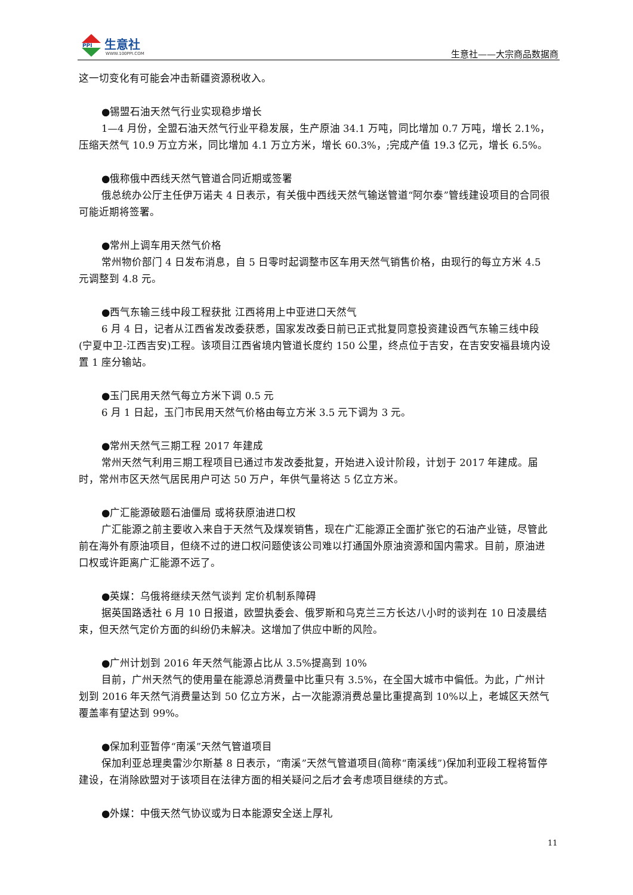PPI
生意社
WWW.100PPI.COM 生意社——大宗商品数据商
这一切变化有可能会冲击新疆资源税收入。
●锡盟石油天然气行业实现稳步增长
1—4 月份，全盟石油天然气行业平稳发展，生产原油 34.1 万吨，同比增加 0.7 万吨，增长 2.1%，压缩天然气 10.9 万立方米，同比增加 4.1 万立方米，增长 60.3%，;完成产值 19.3 亿元，增长 6.5%。
●俄称俄中西线天然气管道合同近期或签署
俄总统办公厅主任伊万诺夫 4 日表示，有关俄中西线天然气输送管道“阿尔泰”管线建设项目的合同很可能近期将签署。
●常州上调车用天然气价格
常州物价部门 4 日发布消息，自 5 日零时起调整市区车用天然气销售价格，由现行的每立方米 4.5 元调整到 4.8 元。
●西气东输三线中段工程获批 江西将用上中亚进口天然气
6 月 4 日，记者从江西省发改委获悉，国家发改委日前已正式批复同意投资建设西气东输三线中段(宁夏中卫-江西吉安)工程。该项目江西省境内管道长度约 150 公里，终点位于吉安，在吉安安福县境内设置 1 座分输站。
●玉门民用天然气每立方米下调 0.5 元
6 月 1 日起，玉门市民用天然气价格由每立方米 3.5 元下调为 3 元。
●常州天然气三期工程 2017 年建成
常州天然气利用三期工程项目已通过市发改委批复，开始进入设计阶段，计划于 2017 年建成。届时，常州市区天然气居民用户可达 50 万户，年供气量将达 5 亿立方米。
●广汇能源破题石油僵局 或将获原油进口权
广汇能源之前主要收入来自于天然气及煤炭销售，现在广汇能源正全面扩张它的石油产业链，尽管此前在海外有原油项目，但绕不过的进口权问题使该公司难以打通国外原油资源和国内需求。目前，原油进口权或许距离广汇能源不远了。
●英媒：乌俄将继续天然气谈判 定价机制系障碍
据英国路透社 6 月 10 日报道，欧盟执委会、俄罗斯和乌克兰三方长达八小时的谈判在 10 日凌晨结束，但天然气定价方面的纠纷仍未解决。这增加了供应中断的风险。
●广州计划到 2016 年天然气能源占比从 3.5%提高到 10%
目前，广州天然气的使用量在能源总消费量中比重只有 3.5%，在全国大城市中偏低。为此，广州计划到 2016 年天然气消费量达到 50 亿立方米，占一次能源消费总量比重提高到 10%以上，老城区天然气覆盖率有望达到 99%。
●保加利亚暂停“南溪”天然气管道项目
保加利亚总理奥雷沙尔斯基 8 日表示，“南溪”天然气管道项目(简称“南溪线”)保加利亚段工程将暂停建设，在消除欧盟对于该项目在法律方面的相关疑问之后才会考虑项目继续的方式。
●外媒：中俄天然气协议或为日本能源安全送上厚礼
11